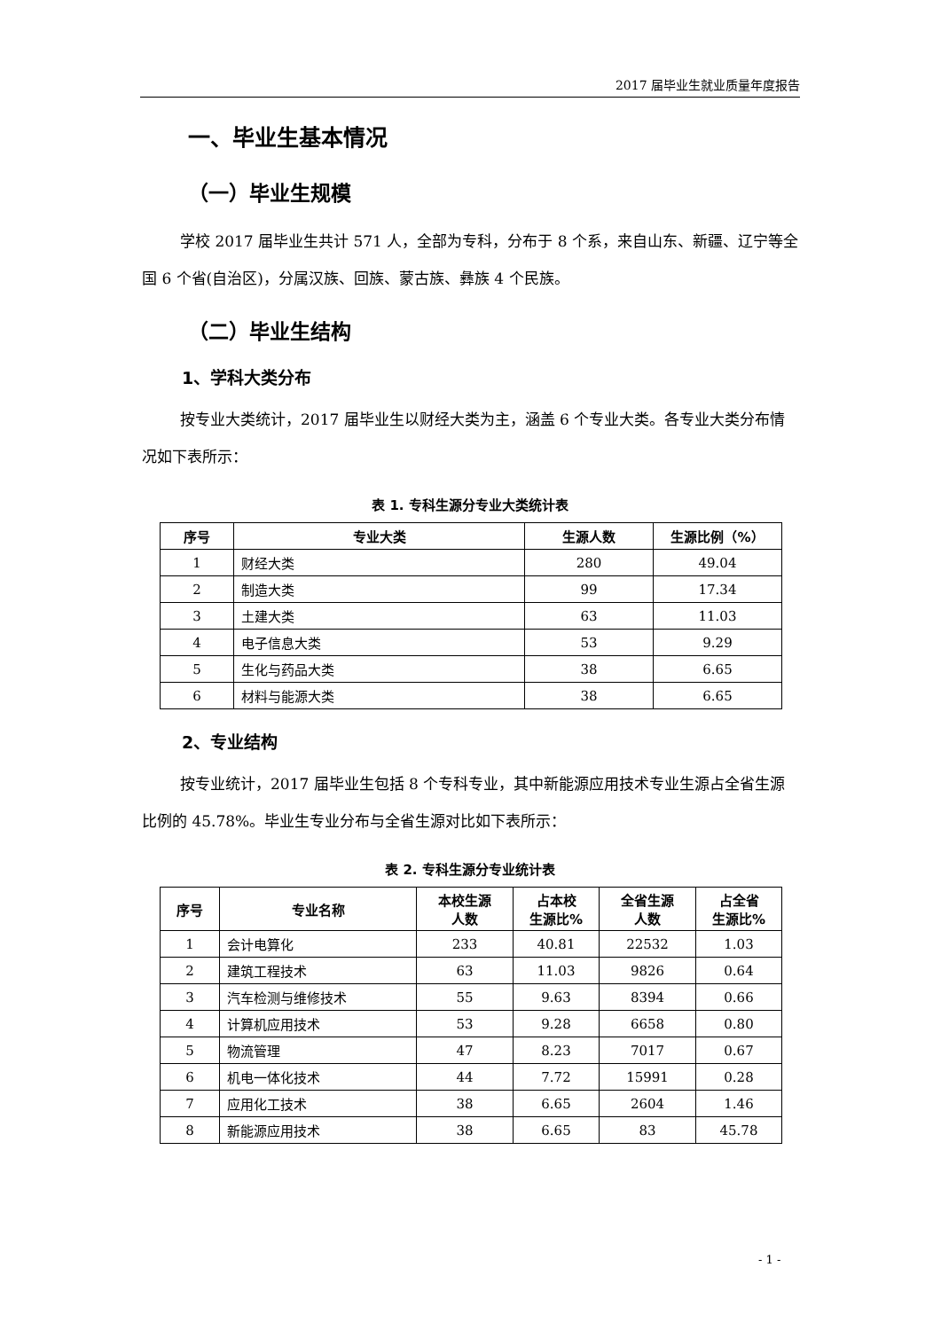2017 届毕业生就业质量年度报告
一、毕业生基本情况
（一）毕业生规模
学校 2017 届毕业生共计 571 人，全部为专科，分布于 8 个系，来自山东、新疆、辽宁等全国 6 个省(自治区)，分属汉族、回族、蒙古族、彝族 4 个民族。
（二）毕业生结构
1、学科大类分布
按专业大类统计，2017 届毕业生以财经大类为主，涵盖 6 个专业大类。各专业大类分布情况如下表所示：
表 1. 专科生源分专业大类统计表
| 序号 | 专业大类 | 生源人数 | 生源比例（%） |
| --- | --- | --- | --- |
| 1 | 财经大类 | 280 | 49.04 |
| 2 | 制造大类 | 99 | 17.34 |
| 3 | 土建大类 | 63 | 11.03 |
| 4 | 电子信息大类 | 53 | 9.29 |
| 5 | 生化与药品大类 | 38 | 6.65 |
| 6 | 材料与能源大类 | 38 | 6.65 |
2、专业结构
按专业统计，2017 届毕业生包括 8 个专科专业，其中新能源应用技术专业生源占全省生源比例的 45.78%。毕业生专业分布与全省生源对比如下表所示：
表 2. 专科生源分专业统计表
| 序号 | 专业名称 | 本校生源 人数 | 占本校 生源比% | 全省生源 人数 | 占全省 生源比% |
| --- | --- | --- | --- | --- | --- |
| 1 | 会计电算化 | 233 | 40.81 | 22532 | 1.03 |
| 2 | 建筑工程技术 | 63 | 11.03 | 9826 | 0.64 |
| 3 | 汽车检测与维修技术 | 55 | 9.63 | 8394 | 0.66 |
| 4 | 计算机应用技术 | 53 | 9.28 | 6658 | 0.80 |
| 5 | 物流管理 | 47 | 8.23 | 7017 | 0.67 |
| 6 | 机电一体化技术 | 44 | 7.72 | 15991 | 0.28 |
| 7 | 应用化工技术 | 38 | 6.65 | 2604 | 1.46 |
| 8 | 新能源应用技术 | 38 | 6.65 | 83 | 45.78 |
- 1 -